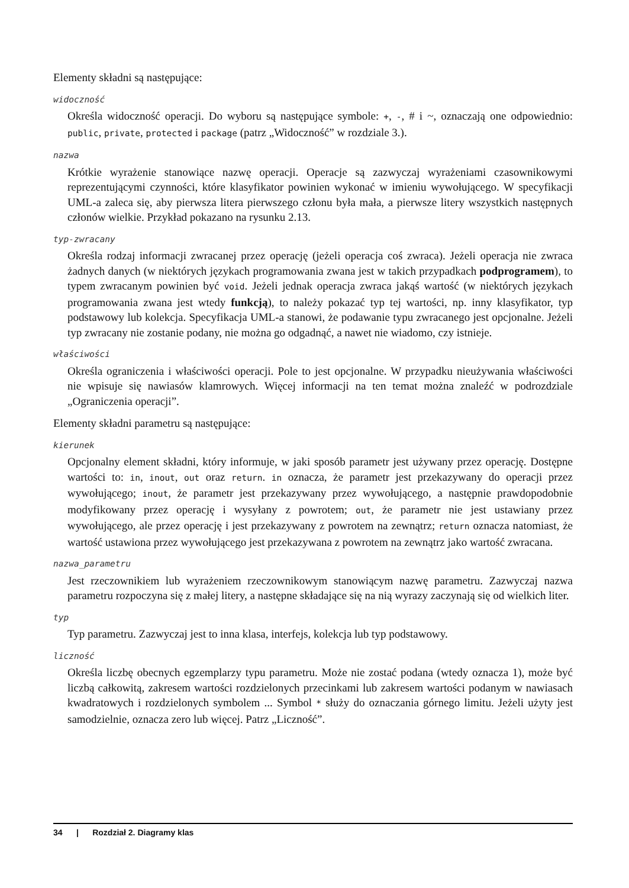Elementy składni są następujące:
widoczność
Określa widoczność operacji. Do wyboru są następujące symbole: +, -, # i ~, oznaczają one odpowiednio: public, private, protected i package (patrz „Widoczność” w rozdziale 3.).
nazwa
Krótkie wyrażenie stanowiące nazwę operacji. Operacje są zazwyczaj wyrażeniami czasownikowymi reprezentującymi czynności, które klasyfikator powinien wykonać w imieniu wywołującego. W specyfikacji UML-a zaleca się, aby pierwsza litera pierwszego członu była mała, a pierwsze litery wszystkich następnych członów wielkie. Przykład pokazano na rysunku 2.13.
typ-zwracany
Określa rodzaj informacji zwracanej przez operację (jeżeli operacja coś zwraca). Jeżeli operacja nie zwraca żadnych danych (w niektórych językach programowania zwana jest w takich przypadkach podprogramem), to typem zwracanym powinien być void. Jeżeli jednak operacja zwraca jakąś wartość (w niektórych językach programowania zwana jest wtedy funkcją), to należy pokazać typ tej wartości, np. inny klasyfikator, typ podstawowy lub kolekcja. Specyfikacja UML-a stanowi, że podawanie typu zwracanego jest opcjonalne. Jeżeli typ zwracany nie zostanie podany, nie można go odgadnąć, a nawet nie wiadomo, czy istnieje.
właściwości
Określa ograniczenia i właściwości operacji. Pole to jest opcjonalne. W przypadku nieużywania właściwości nie wpisuje się nawiasów klamrowych. Więcej informacji na ten temat można znaleźć w podrozdziale „Ograniczenia operacji”.
Elementy składni parametru są następujące:
kierunek
Opcjonalny element składni, który informuje, w jaki sposób parametr jest używany przez operację. Dostępne wartości to: in, inout, out oraz return. in oznacza, że parametr jest przekazywany do operacji przez wywołującego; inout, że parametr jest przekazywany przez wywołującego, a następnie prawdopodobnie modyfikowany przez operację i wysyłany z powrotem; out, że parametr nie jest ustawiany przez wywołującego, ale przez operację i jest przekazywany z powrotem na zewnątrz; return oznacza natomiast, że wartość ustawiona przez wywołującego jest przekazywana z powrotem na zewnątrz jako wartość zwracana.
nazwa_parametru
Jest rzeczownikiem lub wyrażeniem rzeczownikowym stanowiącym nazwę parametru. Zazwyczaj nazwa parametru rozpoczyna się z małej litery, a następne składające się na nią wyrazy zaczynają się od wielkich liter.
typ
Typ parametru. Zazwyczaj jest to inna klasa, interfejs, kolekcja lub typ podstawowy.
liczność
Określa liczbę obecnych egzemplarzy typu parametru. Może nie zostać podana (wtedy oznacza 1), może być liczbą całkowitą, zakresem wartości rozdzielonych przecinkami lub zakresem wartości podanym w nawiasach kwadratowych i rozdzielonych symbolem ... Symbol * służy do oznaczania górnego limitu. Jeżeli użyty jest samodzielnie, oznacza zero lub więcej. Patrz „Liczność”.
34 | Rozdział 2. Diagramy klas